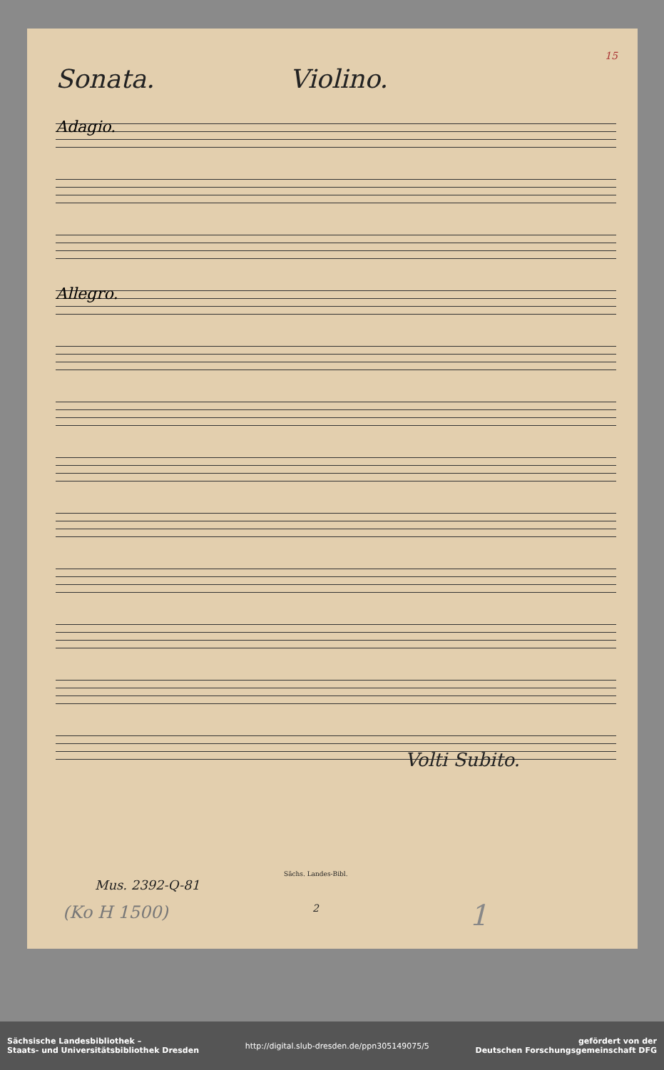Sonata. Violino.
Adagio.
Allegro.
Volti Subito.
Mus. 2392-Q-81
Sächs. Landes-Bibl.
(Ko H 1500) 2 1
15
Sächsische Landesbibliothek –
Staats- und Universitätsbibliothek Dresden
http://digital.slub-dresden.de/ppn305149075/5
gefördert von der
Deutschen Forschungsgemeinschaft DFG